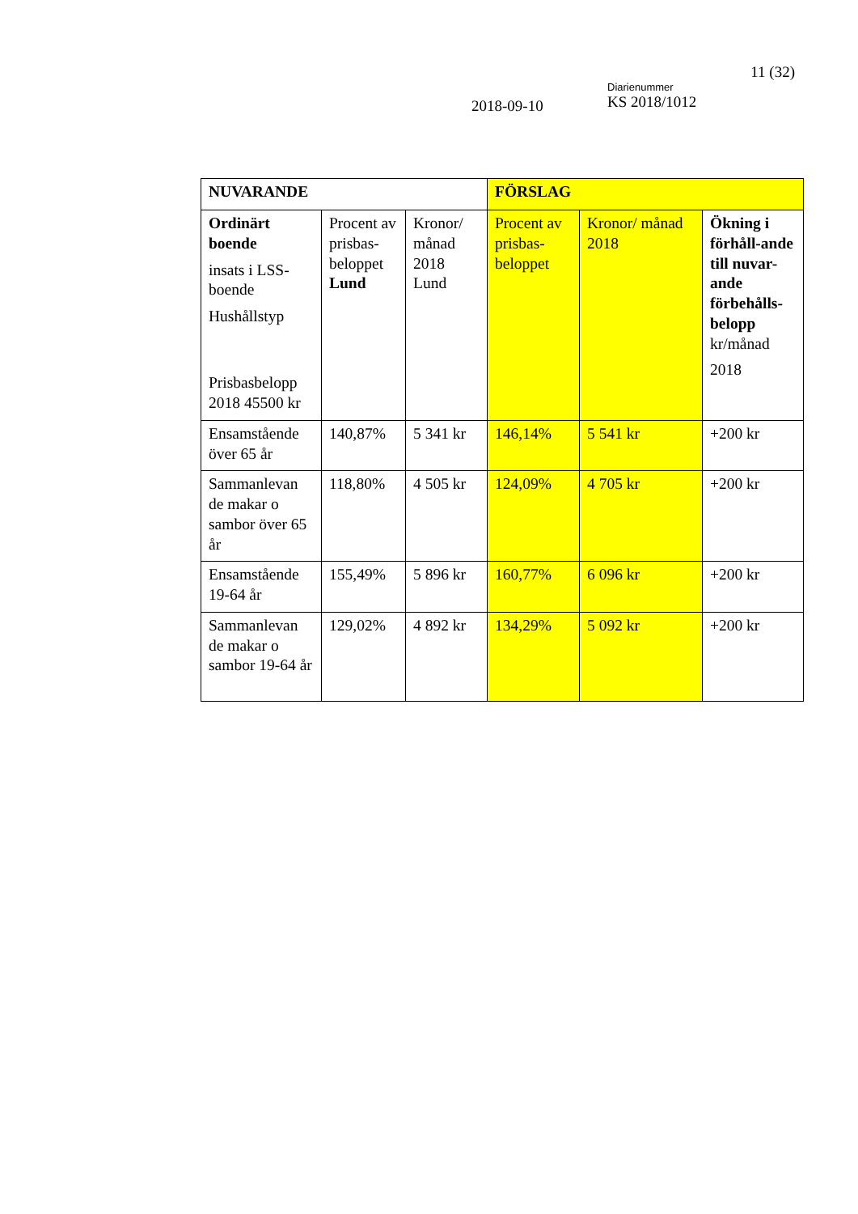11 (32)
2018-09-10
Diarienummer
KS 2018/1012
| NUVARANDE | | | FÖRSLAG | | |
| Ordinärt boende insats i LSS-boende Hushållstyp Prisbasbelopp 2018 45500 kr | Procent av prisbas-beloppet Lund | Kronor/ månad 2018 Lund | Procent av prisbas-beloppet | Kronor/ månad 2018 | Ökning i förhåll-ande till nuvar-ande förbehålls-belopp kr/månad 2018 |
| Ensamstående över 65 år | 140,87% | 5 341 kr | 146,14% | 5 541 kr | +200 kr |
| Sammanlevan de makar o sambor över 65 år | 118,80% | 4 505 kr | 124,09% | 4 705 kr | +200 kr |
| Ensamstående 19-64 år | 155,49% | 5 896 kr | 160,77% | 6 096 kr | +200 kr |
| Sammanlevan de makar o sambor 19-64 år | 129,02% | 4 892 kr | 134,29% | 5 092 kr | +200 kr |